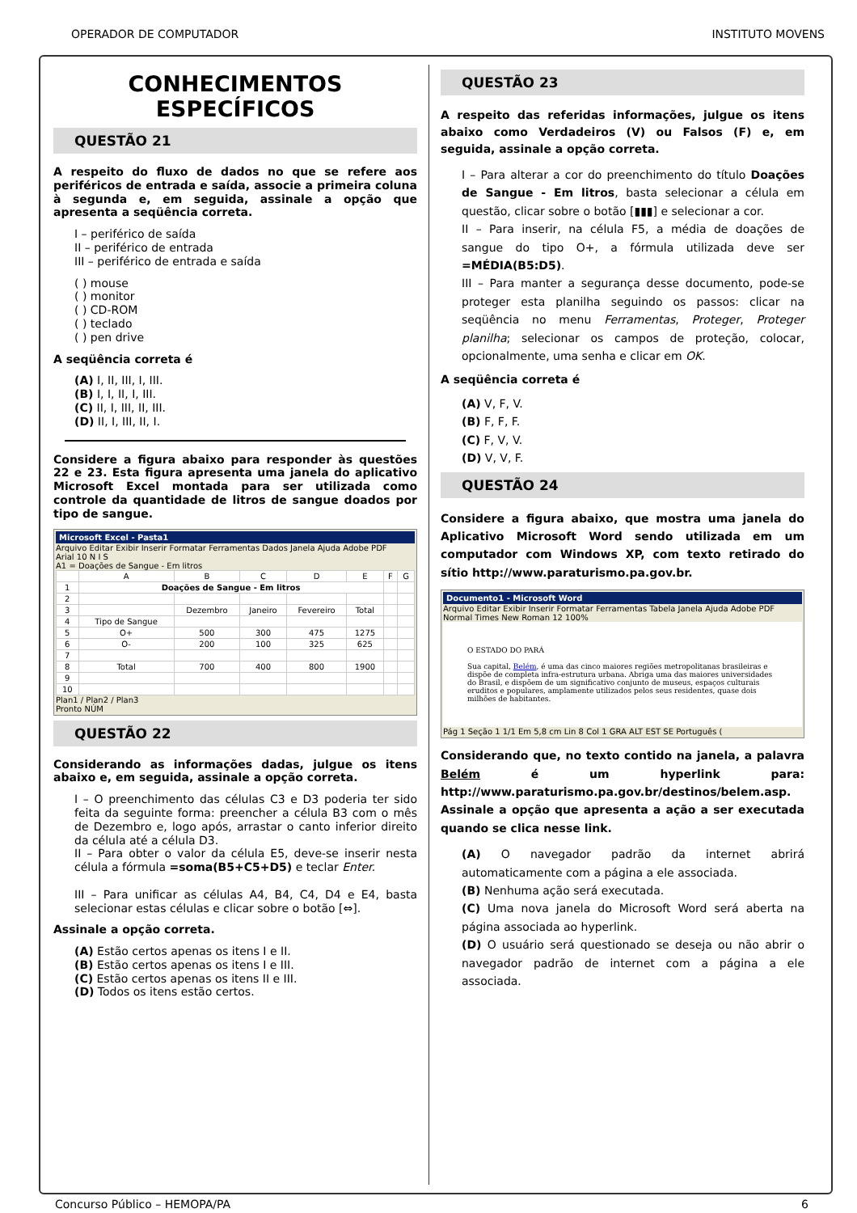OPERADOR DE COMPUTADOR INSTITUTO MOVENS
CONHECIMENTOS ESPECÍFICOS
QUESTÃO 21
A respeito do fluxo de dados no que se refere aos periféricos de entrada e saída, associe a primeira coluna à segunda e, em seguida, assinale a opção que apresenta a seqüência correta.
I – periférico de saída
II – periférico de entrada
III – periférico de entrada e saída
( ) mouse
( ) monitor
( ) CD-ROM
( ) teclado
( ) pen drive
A seqüência correta é
(A) I, II, III, I, III.
(B) I, I, II, I, III.
(C) II, I, III, II, III.
(D) II, I, III, II, I.
Considere a figura abaixo para responder às questões 22 e 23. Esta figura apresenta uma janela do aplicativo Microsoft Excel montada para ser utilizada como controle da quantidade de litros de sangue doados por tipo de sangue.
Microsoft Excel - Pasta1
Arquivo Editar Exibir Inserir Formatar Ferramentas Dados Janela Ajuda Adobe PDF
Arial 10 N I S
A1 = Doações de Sangue - Em litros
| | A | B | C | D | E | F | G |
| 1 | Doações de Sangue - Em litros | | | | | | |
| 2 | | | | | | | |
| 3 | | Dezembro | Janeiro | Fevereiro | Total | | |
| 4 | Tipo de Sangue | | | | | | |
| 5 | O+ | 500 | 300 | 475 | 1275 | | |
| 6 | O- | 200 | 100 | 325 | 625 | | |
| 7 | | | | | | | |
| 8 | Total | 700 | 400 | 800 | 1900 | | |
| 9 | | | | | | | |
| 10 | | | | | | | |
Plan1 / Plan2 / Plan3
Pronto NÚM
QUESTÃO 22
Considerando as informações dadas, julgue os itens abaixo e, em seguida, assinale a opção correta.
I – O preenchimento das células C3 e D3 poderia ter sido feita da seguinte forma: preencher a célula B3 com o mês de Dezembro e, logo após, arrastar o canto inferior direito da célula até a célula D3.
II – Para obter o valor da célula E5, deve-se inserir nesta célula a fórmula =soma(B5+C5+D5) e teclar Enter.
III – Para unificar as células A4, B4, C4, D4 e E4, basta selecionar estas células e clicar sobre o botão [⇔].
Assinale a opção correta.
(A) Estão certos apenas os itens I e II.
(B) Estão certos apenas os itens I e III.
(C) Estão certos apenas os itens II e III.
(D) Todos os itens estão certos.
QUESTÃO 23
A respeito das referidas informações, julgue os itens abaixo como Verdadeiros (V) ou Falsos (F) e, em seguida, assinale a opção correta.
I – Para alterar a cor do preenchimento do título Doações de Sangue - Em litros, basta selecionar a célula em questão, clicar sobre o botão [▮▮▮] e selecionar a cor.
II – Para inserir, na célula F5, a média de doações de sangue do tipo O+, a fórmula utilizada deve ser =MÉDIA(B5:D5).
III – Para manter a segurança desse documento, pode-se proteger esta planilha seguindo os passos: clicar na seqüência no menu Ferramentas, Proteger, Proteger planilha; selecionar os campos de proteção, colocar, opcionalmente, uma senha e clicar em OK.
A seqüência correta é
(A) V, F, V.
(B) F, F, F.
(C) F, V, V.
(D) V, V, F.
QUESTÃO 24
Considere a figura abaixo, que mostra uma janela do Aplicativo Microsoft Word sendo utilizada em um computador com Windows XP, com texto retirado do sítio http://www.paraturismo.pa.gov.br.
Documento1 - Microsoft Word
Arquivo Editar Exibir Inserir Formatar Ferramentas Tabela Janela Ajuda Adobe PDF
Normal Times New Roman 12 100%
O ESTADO DO PARÁ
Sua capital, Belém, é uma das cinco maiores regiões metropolitanas brasileiras e dispõe de completa infra-estrutura urbana. Abriga uma das maiores universidades do Brasil, e dispõem de um significativo conjunto de museus, espaços culturais eruditos e populares, amplamente utilizados pelos seus residentes, quase dois milhões de habitantes.
Pág 1 Seção 1 1/1 Em 5,8 cm Lin 8 Col 1 GRA ALT EST SE Português (
Considerando que, no texto contido na janela, a palavra Belém é um hyperlink para: http://www.paraturismo.pa.gov.br/destinos/belem.asp. Assinale a opção que apresenta a ação a ser executada quando se clica nesse link.
(A) O navegador padrão da internet abrirá automaticamente com a página a ele associada.
(B) Nenhuma ação será executada.
(C) Uma nova janela do Microsoft Word será aberta na página associada ao hyperlink.
(D) O usuário será questionado se deseja ou não abrir o navegador padrão de internet com a página a ele associada.
Concurso Público – HEMOPA/PA 6